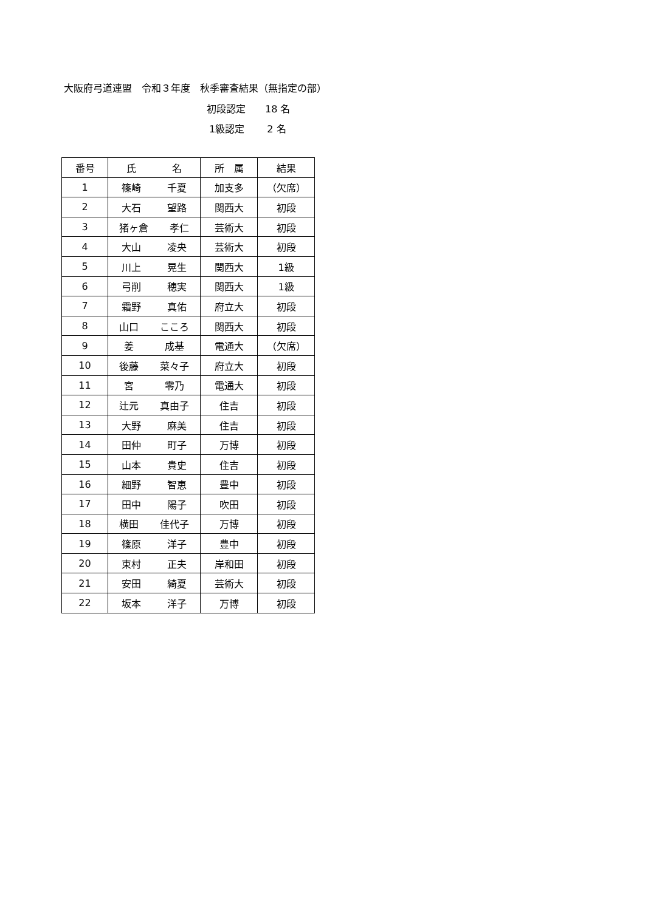大阪府弓道連盟　令和３年度　秋季審査結果（無指定の部）
初段認定　　18 名
1級認定　　 2 名
| 番号 | 氏 名 | 所 属 | 結果 |
| --- | --- | --- | --- |
| 1 | 篠崎 千夏 | 加支多 | （欠席） |
| 2 | 大石 望路 | 関西大 | 初段 |
| 3 | 猪ヶ倉 孝仁 | 芸術大 | 初段 |
| 4 | 大山 凌央 | 芸術大 | 初段 |
| 5 | 川上 晃生 | 関西大 | 1級 |
| 6 | 弓削 穂実 | 関西大 | 1級 |
| 7 | 霜野 真佑 | 府立大 | 初段 |
| 8 | 山口 こころ | 関西大 | 初段 |
| 9 | 姜 成基 | 電通大 | （欠席） |
| 10 | 後藤 菜々子 | 府立大 | 初段 |
| 11 | 宮 零乃 | 電通大 | 初段 |
| 12 | 辻元 真由子 | 住吉 | 初段 |
| 13 | 大野 麻美 | 住吉 | 初段 |
| 14 | 田仲 町子 | 万博 | 初段 |
| 15 | 山本 貴史 | 住吉 | 初段 |
| 16 | 細野 智恵 | 豊中 | 初段 |
| 17 | 田中 陽子 | 吹田 | 初段 |
| 18 | 横田 佳代子 | 万博 | 初段 |
| 19 | 篠原 洋子 | 豊中 | 初段 |
| 20 | 束村 正夫 | 岸和田 | 初段 |
| 21 | 安田 綺夏 | 芸術大 | 初段 |
| 22 | 坂本 洋子 | 万博 | 初段 |